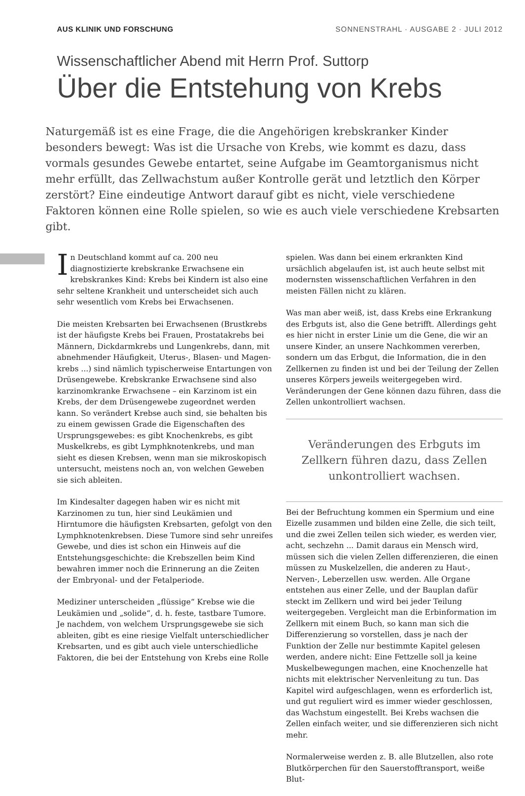AUS KLINIK UND FORSCHUNG SONNENSTRAHL · AUSGABE 2 · JULI 2012
Wissenschaftlicher Abend mit Herrn Prof. Suttorp
Über die Entstehung von Krebs
Naturgemäß ist es eine Frage, die die Angehörigen krebskranker Kinder besonders bewegt: Was ist die Ursache von Krebs, wie kommt es dazu, dass vormals gesundes Gewebe entartet, seine Aufgabe im Geamtorganismus nicht mehr erfüllt, das Zell­wachstum außer Kontrolle gerät und letztlich den Körper zerstört? Eine eindeutige Antwort darauf gibt es nicht, viele verschiedene Faktoren können eine Rolle spielen, so wie es auch viele verschiedene Krebsarten gibt.
In Deutschland kommt auf ca. 200 neu diagnostizierte krebskranke Erwachsene ein krebskrankes Kind: Krebs bei Kindern ist also eine sehr seltene Krankheit und unterscheidet sich auch sehr wesentlich vom Krebs bei Erwachsenen.
Die meisten Krebsarten bei Erwachsenen (Brustkrebs ist der häufigste Krebs bei Frauen, Prostatakrebs bei Männern, Dickdarmkrebs und Lungenkrebs, dann, mit abnehmender Häufigkeit, Uterus-, Blasen- und Magen­krebs ...) sind nämlich typischerweise Entartungen von Drüsengewebe. Krebskranke Erwachsene sind also karzinomkranke Erwachsene – ein Karzinom ist ein Krebs, der dem Drüsengewebe zugeordnet werden kann. So verändert Krebse auch sind, sie behalten bis zu einem gewissen Grade die Eigenschaften des Ursprungsgewebes: es gibt Knochenkrebs, es gibt Muskelkrebs, es gibt Lymphknotenkrebs, und man sieht es diesen Krebsen, wenn man sie mikroskopisch untersucht, meistens noch an, von welchen Geweben sie sich ableiten.
Im Kindesalter dagegen haben wir es nicht mit Karzino­men zu tun, hier sind Leukämien und Hirntumore die häufigsten Krebsarten, gefolgt von den Lymphknoten­krebsen. Diese Tumore sind sehr unreifes Gewebe, und dies ist schon ein Hinweis auf die Entstehungsgeschichte: die Krebszellen beim Kind bewahren immer noch die Erinnerung an die Zeiten der Embryonal- und der Fetalperiode.
Mediziner unterscheiden „flüssige“ Krebse wie die Leukämien und „solide“, d. h. feste, tastbare Tumore. Je nachdem, von welchem Ursprungsgewebe sie sich ableiten, gibt es eine riesige Vielfalt unterschiedlicher Krebsarten, und es gibt auch viele unterschiedliche Faktoren, die bei der Entstehung von Krebs eine Rolle
spielen. Was dann bei einem erkrankten Kind ursächlich abgelaufen ist, ist auch heute selbst mit modernsten wissenschaftlichen Verfahren in den meisten Fällen nicht zu klären.
Was man aber weiß, ist, dass Krebs eine Erkrankung des Erbguts ist, also die Gene betrifft. Allerdings geht es hier nicht in erster Linie um die Gene, die wir an unsere Kinder, an unsere Nachkommen vererben, sondern um das Erbgut, die Information, die in den Zellkernen zu finden ist und bei der Teilung der Zellen unseres Körpers jeweils weitergegeben wird. Veränderungen der Gene können dazu führen, dass die Zellen unkontrolliert wachsen.
Veränderungen des Erbguts im Zellkern führen dazu, dass Zellen unkontrolliert wachsen.
Bei der Befruchtung kommen ein Spermium und eine Eizelle zusammen und bilden eine Zelle, die sich teilt, und die zwei Zellen teilen sich wieder, es werden vier, acht, sechzehn ... Damit daraus ein Mensch wird, müssen sich die vielen Zellen differenzieren, die einen müssen zu Muskelzellen, die anderen zu Haut-, Nerven-, Leberzellen usw. werden. Alle Organe entstehen aus einer Zelle, und der Bauplan dafür steckt im Zellkern und wird bei jeder Teilung weitergegeben. Vergleicht man die Erbinformation im Zellkern mit einem Buch, so kann man sich die Differenzierung so vorstellen, dass je nach der Funktion der Zelle nur bestimmte Kapitel gelesen werden, andere nicht: Eine Fettzelle soll ja keine Muskelbewegungen machen, eine Knochenzelle hat nichts mit elektrischer Nervenleitung zu tun. Das Kapitel wird aufgeschlagen, wenn es erforderlich ist, und gut reguliert wird es immer wieder geschlossen, das Wachstum eingestellt. Bei Krebs wachsen die Zellen einfach weiter, und sie differenzieren sich nicht mehr.
Normalerweise werden z. B. alle Blutzellen, also rote Blutkörperchen für den Sauerstofftransport, weiße Blut-